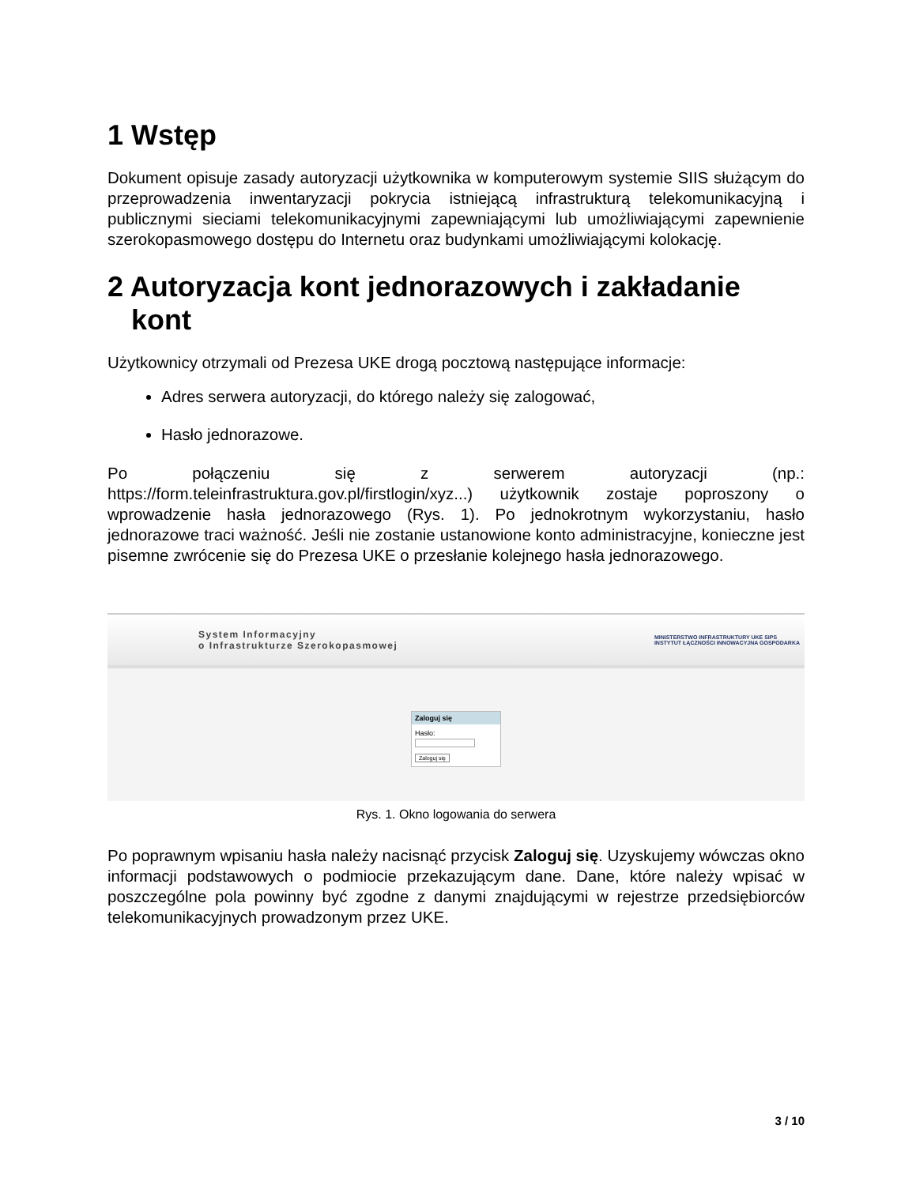1 Wstęp
Dokument opisuje zasady autoryzacji użytkownika w komputerowym systemie SIIS służącym do przeprowadzenia inwentaryzacji pokrycia istniejącą infrastrukturą telekomunikacyjną i publicznymi sieciami telekomunikacyjnymi zapewniającymi lub umożliwiającymi zapewnienie szerokopasmowego dostępu do Internetu oraz budynkami umożliwiającymi kolokację.
2 Autoryzacja kont jednorazowych i zakładanie
kont
Użytkownicy otrzymali od Prezesa UKE drogą pocztową następujące informacje:
Adres serwera autoryzacji, do którego należy się zalogować,
Hasło jednorazowe.
Po połączeniu się z serwerem autoryzacji (np.: https://form.teleinfrastruktura.gov.pl/firstlogin/xyz...) użytkownik zostaje poproszony o wprowadzenie hasła jednorazowego (Rys. 1). Po jednokrotnym wykorzystaniu, hasło jednorazowe traci ważność. Jeśli nie zostanie ustanowione konto administracyjne, konieczne jest pisemne zwrócenie się do Prezesa UKE o przesłanie kolejnego hasła jednorazowego.
System Informacyjny
o Infrastrukturze Szerokopasmowej
MINISTERSTWO INFRASTRUKTURY UKE SIPS
INSTYTUT ŁĄCZNOŚCI INNOWACYJNA GOSPODARKA
Zaloguj się
Hasło:
Zaloguj się
Rys. 1. Okno logowania do serwera
Po poprawnym wpisaniu hasła należy nacisnąć przycisk Zaloguj się. Uzyskujemy wówczas okno informacji podstawowych o podmiocie przekazującym dane. Dane, które należy wpisać w poszczególne pola powinny być zgodne z danymi znajdującymi w rejestrze przedsiębiorców telekomunikacyjnych prowadzonym przez UKE.
3 / 10